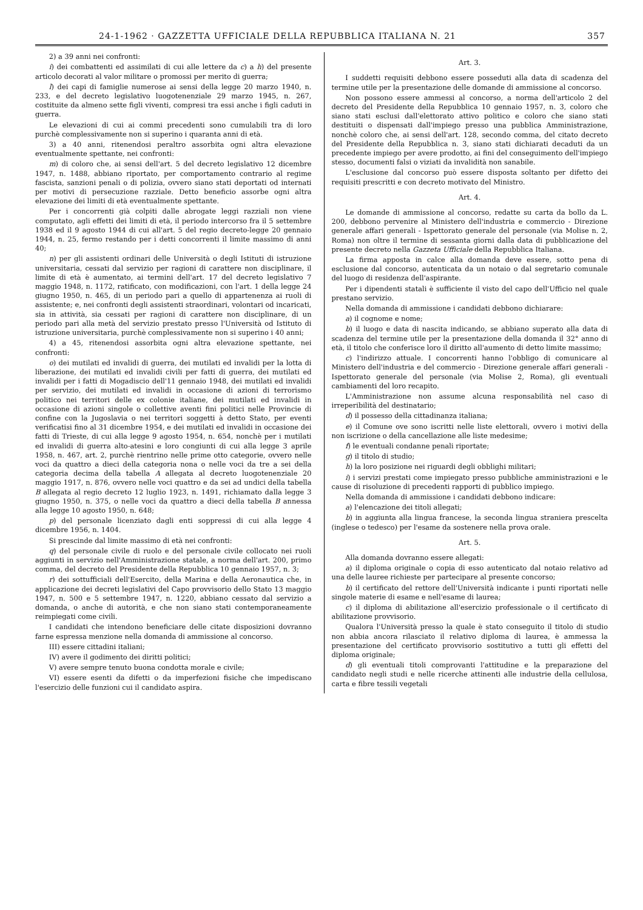24-1-1962 · GAZZETTA UFFICIALE DELLA REPUBBLICA ITALIANA N. 21 357
2) a 39 anni nei confronti:
i) dei combattenti ed assimilati di cui alle lettere da c) a h) del presente articolo decorati al valor militare o promossi per merito di guerra;
l) dei capi di famiglie numerose ai sensi della legge 20 marzo 1940, n. 233, e del decreto legislativo luogotenenziale 29 marzo 1945, n. 267, costituite da almeno sette figli viventi, compresi tra essi anche i figli caduti in guerra.
Le elevazioni di cui ai commi precedenti sono cumulabili tra di loro purchè complessivamente non si superino i quaranta anni di età.
3) a 40 anni, ritenendosi peraltro assorbita ogni altra elevazione eventualmente spettante, nei confronti:
m) di coloro che, ai sensi dell'art. 5 del decreto legislativo 12 dicembre 1947, n. 1488, abbiano riportato, per comportamento contrario al regime fascista, sanzioni penali o di polizia, ovvero siano stati deportati od internati per motivi di persecuzione razziale. Detto beneficio assorbe ogni altra elevazione dei limiti di età eventualmente spettante.
Per i concorrenti già colpiti dalle abrogate leggi razziali non viene computato, agli effetti dei limiti di età, il periodo intercorso fra il 5 settembre 1938 ed il 9 agosto 1944 di cui all'art. 5 del regio decreto-legge 20 gennaio 1944, n. 25, fermo restando per i detti concorrenti il limite massimo di anni 40;
n) per gli assistenti ordinari delle Università o degli Istituti di istruzione universitaria, cessati dal servizio per ragioni di carattere non disciplinare, il limite di età è aumentato, ai termini dell'art. 17 del decreto legislativo 7 maggio 1948, n. 1172, ratificato, con modificazioni, con l'art. 1 della legge 24 giugno 1950, n. 465, di un periodo pari a quello di appartenenza ai ruoli di assistente; e, nei confronti degli assistenti straordinari, volontari od incaricati, sia in attività, sia cessati per ragioni di carattere non disciplinare, di un periodo pari alla metà del servizio prestato presso l'Università od Istituto di istruzione universitaria, purchè complessivamente non si superino i 40 anni;
4) a 45, ritenendosi assorbita ogni altra elevazione spettante, nei confronti:
o) dei mutilati ed invalidi di guerra, dei mutilati ed invalidi per la lotta di liberazione, dei mutilati ed invalidi civili per fatti di guerra, dei mutilati ed invalidi per i fatti di Mogadiscio dell'11 gennaio 1948, dei mutilati ed invalidi per servizio, dei mutilati ed invalidi in occasione di azioni di terrorismo politico nei territori delle ex colonie italiane, dei mutilati ed invalidi in occasione di azioni singole o collettive aventi fini politici nelle Provincie di confine con la Jugoslavia o nei territori soggetti à detto Stato, per eventi verificatisi fino al 31 dicembre 1954, e dei mutilati ed invalidi in occasione dei fatti di Trieste, di cui alla legge 9 agosto 1954, n. 654, nonchè per i mutilati ed invalidi di guerra alto-atesini e loro congiunti di cui alla legge 3 aprile 1958, n. 467, art. 2, purchè rientrino nelle prime otto categorie, ovvero nelle voci da quattro a dieci della categoria nona o nelle voci da tre a sei della categoria decima della tabella A allegata al decreto luogotenenziale 20 maggio 1917, n. 876, ovvero nelle voci quattro e da sei ad undici della tabella B allegata al regio decreto 12 luglio 1923, n. 1491, richiamato dalla legge 3 giugno 1950, n. 375, o nelle voci da quattro a dieci della tabella B annessa alla legge 10 agosto 1950, n. 648;
p) del personale licenziato dagli enti soppressi di cui alla legge 4 dicembre 1956, n. 1404.
Si prescinde dal limite massimo di età nei confronti:
q) del personale civile di ruolo e del personale civile collocato nei ruoli aggiunti in servizio nell'Amministrazione statale, a norma dell'art. 200, primo comma, del decreto del Presidente della Repubblica 10 gennaio 1957, n. 3;
r) dei sottufficiali dell'Esercito, della Marina e della Aeronautica che, in applicazione dei decreti legislativi del Capo provvisorio dello Stato 13 maggio 1947, n. 500 e 5 settembre 1947, n. 1220, abbiano cessato dal servizio a domanda, o anche di autorità, e che non siano stati contemporaneamente reimpiegati come civili.
I candidati che intendono beneficiare delle citate disposizioni dovranno farne espressa menzione nella domanda di ammissione al concorso.
III) essere cittadini italiani;
IV) avere il godimento dei diritti politici;
V) avere sempre tenuto buona condotta morale e civile;
VI) essere esenti da difetti o da imperfezioni fisiche che impediscano l'esercizio delle funzioni cui il candidato aspira.
Art. 3.
I suddetti requisiti debbono essere posseduti alla data di scadenza del termine utile per la presentazione delle domande di ammissione al concorso.
Non possono essere ammessi al concorso, a norma dell'articolo 2 del decreto del Presidente della Repubblica 10 gennaio 1957, n. 3, coloro che siano stati esclusi dall'elettorato attivo politico e coloro che siano stati destituiti o dispensati dall'impiego presso una pubblica Amministrazione, nonchè coloro che, ai sensi dell'art. 128, secondo comma, del citato decreto del Presidente della Repubblica n. 3, siano stati dichiarati decaduti da un precedente impiego per avere prodotto, ai fini del conseguimento dell'impiego stesso, documenti falsi o viziati da invalidità non sanabile.
L'esclusione dal concorso può essere disposta soltanto per difetto dei requisiti prescritti e con decreto motivato del Ministro.
Art. 4.
Le domande di ammissione al concorso, redatte su carta da bollo da L. 200, debbono pervenire al Ministero dell'industria e commercio - Direzione generale affari generali - Ispettorato generale del personale (via Molise n. 2, Roma) non oltre il termine di sessanta giorni dalla data di pubblicazione del presente decreto nella Gazzeta Ufficiale della Repubblica Italiana.
La firma apposta in calce alla domanda deve essere, sotto pena di esclusione dal concorso, autenticata da un notaio o dal segretario comunale del luogo di residenza dell'aspirante.
Per i dipendenti statali è sufficiente il visto del capo dell'Ufficio nel quale prestano servizio.
Nella domanda di ammissione i candidati debbono dichiarare:
a) il cognome e nome;
b) il luogo e data di nascita indicando, se abbiano superato alla data di scadenza del termine utile per la presentazione della domanda il 32° anno di età, il titolo che conferisce loro il diritto all'aumento di detto limite massimo;
c) l'indirizzo attuale. I concorrenti hanno l'obbligo di comunicare al Ministero dell'industria e del commercio - Direzione generale affari generali - Ispettorato generale del personale (via Molise 2, Roma), gli eventuali cambiamenti del loro recapito.
L'Amministrazione non assume alcuna responsabilità nel caso di irreperibilità del destinatario;
d) il possesso della cittadinanza italiana;
e) il Comune ove sono iscritti nelle liste elettorali, ovvero i motivi della non iscrizione o della cancellazione alle liste medesime;
f) le eventuali condanne penali riportate;
g) il titolo di studio;
h) la loro posizione nei riguardi degli obblighi militari;
i) i servizi prestati come impiegato presso pubbliche amministrazioni e le cause di risoluzione di precedenti rapporti di pubblico impiego.
Nella domanda di ammissione i candidati debbono indicare:
a) l'elencazione dei titoli allegati;
b) in aggiunta alla lingua francese, la seconda lingua straniera prescelta (inglese o tedesco) per l'esame da sostenere nella prova orale.
Art. 5.
Alla domanda dovranno essere allegati:
a) il diploma originale o copia di esso autenticato dal notaio relativo ad una delle lauree richieste per partecipare al presente concorso;
b) il certificato del rettore dell'Università indicante i punti riportati nelle singole materie di esame e nell'esame di laurea;
c) il diploma di abilitazione all'esercizio professionale o il certificato di abilitazione provvisorio.
Qualora l'Università presso la quale è stato conseguito il titolo di studio non abbia ancora rilasciato il relativo diploma di laurea, è ammessa la presentazione del certificato provvisorio sostitutivo a tutti gli effetti del diploma originale;
d) gli eventuali titoli comprovanti l'attitudine e la preparazione del candidato negli studi e nelle ricerche attinenti alle industrie della cellulosa, carta e fibre tessili vegetali